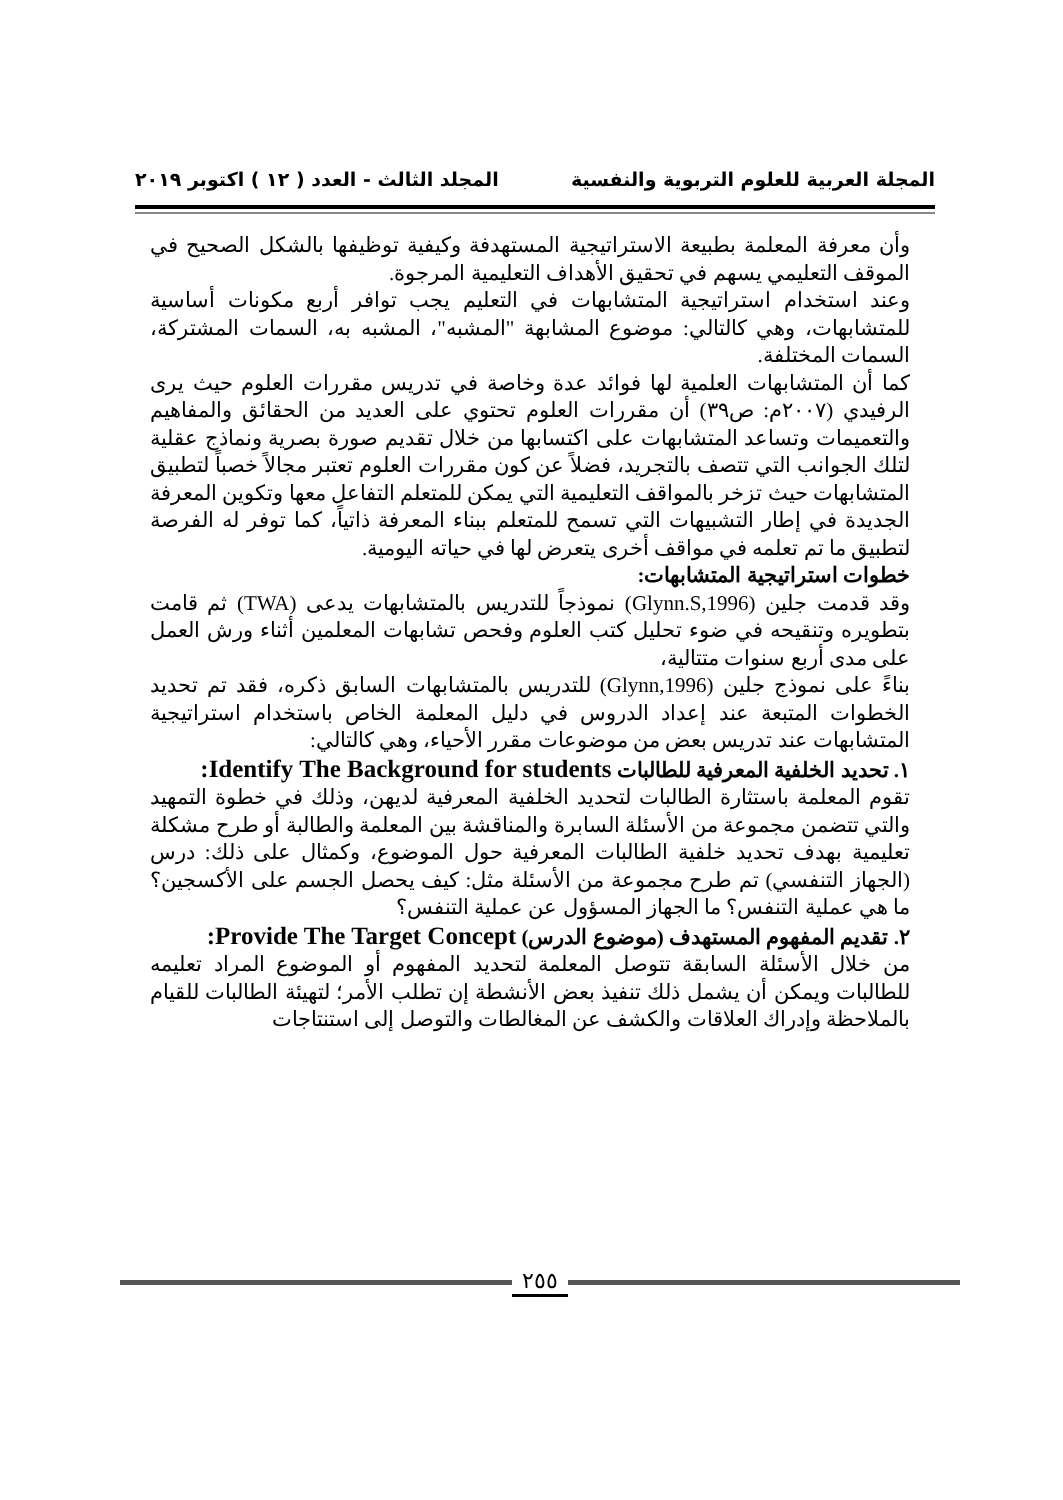المجلة العربية للعلوم التربوية والنفسية المجلد الثالث - العدد ( ١٢ ) اكتوبر ٢٠١٩
وأن معرفة المعلمة بطبيعة الاستراتيجية المستهدفة وكيفية توظيفها بالشكل الصحيح في الموقف التعليمي يسهم في تحقيق الأهداف التعليمية المرجوة.
وعند استخدام استراتيجية المتشابهات في التعليم يجب توافر أربع مكونات أساسية للمتشابهات، وهي كالتالي: موضوع المشابهة "المشبه"، المشبه به، السمات المشتركة، السمات المختلفة.
كما أن المتشابهات العلمية لها فوائد عدة وخاصة في تدريس مقررات العلوم حيث يرى الرفيدي (٢٠٠٧م: ص٣٩) أن مقررات العلوم تحتوي على العديد من الحقائق والمفاهيم والتعميمات وتساعد المتشابهات على اكتسابها من خلال تقديم صورة بصرية ونماذج عقلية لتلك الجوانب التي تتصف بالتجريد، فضلاً عن كون مقررات العلوم تعتبر مجالاً خصباً لتطبيق المتشابهات حيث تزخر بالمواقف التعليمية التي يمكن للمتعلم التفاعل معها وتكوين المعرفة الجديدة في إطار التشبيهات التي تسمح للمتعلم ببناء المعرفة ذاتياً، كما توفر له الفرصة لتطبيق ما تم تعلمه في مواقف أخرى يتعرض لها في حياته اليومية.
خطوات استراتيجية المتشابهات:
وقد قدمت جلين (Glynn.S,1996) نموذجاً للتدريس بالمتشابهات يدعى (TWA) ثم قامت بتطويره وتنقيحه في ضوء تحليل كتب العلوم وفحص تشابهات المعلمين أثناء ورش العمل على مدى أربع سنوات متتالية،
بناءً على نموذج جلين (Glynn,1996) للتدريس بالمتشابهات السابق ذكره، فقد تم تحديد الخطوات المتبعة عند إعداد الدروس في دليل المعلمة الخاص باستخدام استراتيجية المتشابهات عند تدريس بعض من موضوعات مقرر الأحياء، وهي كالتالي:
١. تحديد الخلفية المعرفية للطالبات Identify The Background for students:
تقوم المعلمة باستثارة الطالبات لتحديد الخلفية المعرفية لديهن، وذلك في خطوة التمهيد والتي تتضمن مجموعة من الأسئلة السابرة والمناقشة بين المعلمة والطالبة أو طرح مشكلة تعليمية بهدف تحديد خلفية الطالبات المعرفية حول الموضوع، وكمثال على ذلك: درس (الجهاز التنفسي) تم طرح مجموعة من الأسئلة مثل: كيف يحصل الجسم على الأكسجين؟ ما هي عملية التنفس؟ ما الجهاز المسؤول عن عملية التنفس؟
٢. تقديم المفهوم المستهدف (موضوع الدرس) Provide The Target Concept:
من خلال الأسئلة السابقة تتوصل المعلمة لتحديد المفهوم أو الموضوع المراد تعليمه للطالبات ويمكن أن يشمل ذلك تنفيذ بعض الأنشطة إن تطلب الأمر؛ لتهيئة الطالبات للقيام بالملاحظة وإدراك العلاقات والكشف عن المغالطات والتوصل إلى استنتاجات
٢٥٥